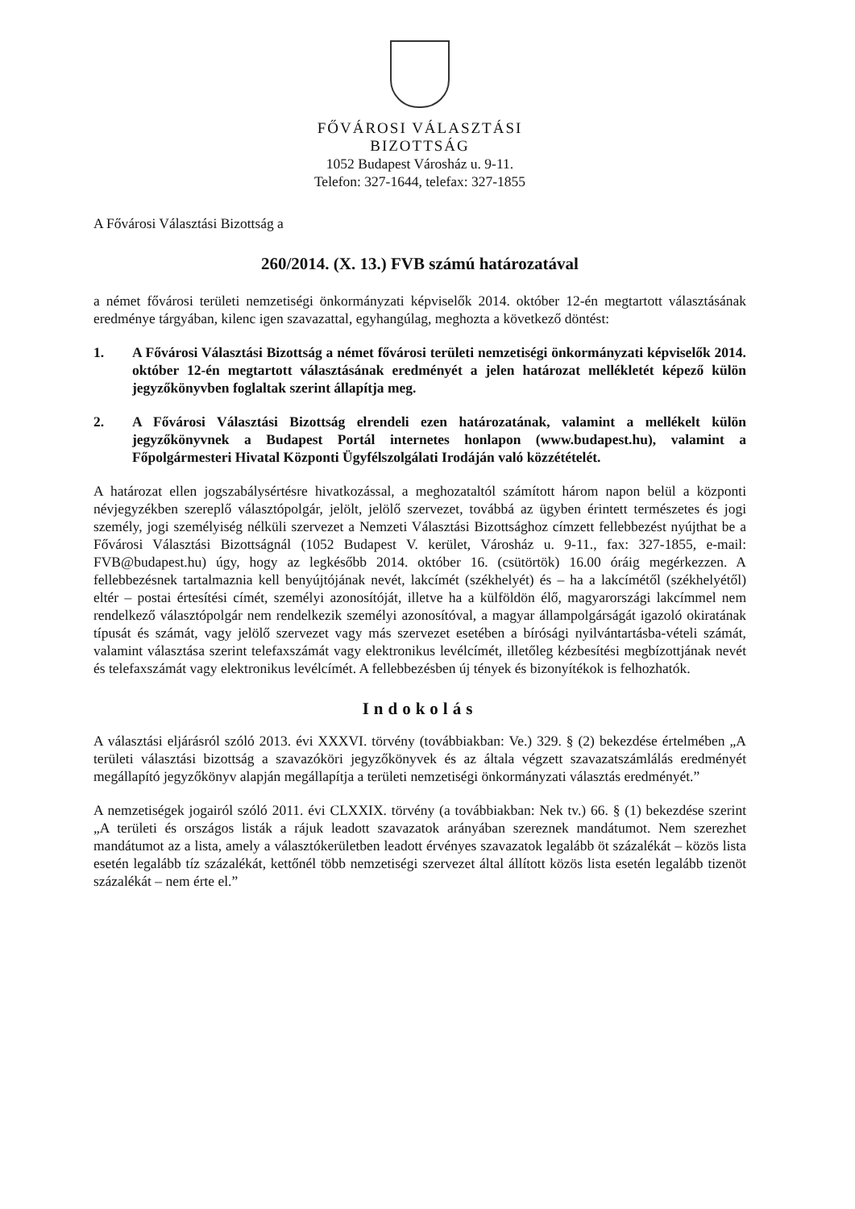FŐVÁROSI VÁLASZTÁSI
BIZOTTSÁG
1052 Budapest Városház u. 9-11.
Telefon: 327-1644, telefax: 327-1855
A Fővárosi Választási Bizottság a
260/2014. (X. 13.) FVB számú határozatával
a német fővárosi területi nemzetiségi önkormányzati képviselők 2014. október 12-én megtartott választásának eredménye tárgyában, kilenc igen szavazattal, egyhangúlag, meghozta a következő döntést:
1. A Fővárosi Választási Bizottság a német fővárosi területi nemzetiségi önkormányzati képviselők 2014. október 12-én megtartott választásának eredményét a jelen határozat mellékletét képező külön jegyzőkönyvben foglaltak szerint állapítja meg.
2. A Fővárosi Választási Bizottság elrendeli ezen határozatának, valamint a mellékelt külön jegyzőkönyvnek a Budapest Portál internetes honlapon (www.budapest.hu), valamint a Főpolgármesteri Hivatal Központi Ügyfélszolgálati Irodáján való közzétételét.
A határozat ellen jogszabálysértésre hivatkozással, a meghozataltól számított három napon belül a központi névjegyzékben szereplő választópolgár, jelölt, jelölő szervezet, továbbá az ügyben érintett természetes és jogi személy, jogi személyiség nélküli szervezet a Nemzeti Választási Bizottsághoz címzett fellebbezést nyújthat be a Fővárosi Választási Bizottságnál (1052 Budapest V. kerület, Városház u. 9-11., fax: 327-1855, e-mail: FVB@budapest.hu) úgy, hogy az legkésőbb 2014. október 16. (csütörtök) 16.00 óráig megérkezzen. A fellebbezésnek tartalmaznia kell benyújtójának nevét, lakcímét (székhelyét) és – ha a lakcímétől (székhelyétől) eltér – postai értesítési címét, személyi azonosítóját, illetve ha a külföldön élő, magyarországi lakcímmel nem rendelkező választópolgár nem rendelkezik személyi azonosítóval, a magyar állampolgárságát igazoló okiratának típusát és számát, vagy jelölő szervezet vagy más szervezet esetében a bírósági nyilvántartásba-vételi számát, valamint választása szerint telefaxszámát vagy elektronikus levélcímét, illetőleg kézbesítési megbízottjának nevét és telefaxszámát vagy elektronikus levélcímét. A fellebbezésben új tények és bizonyítékok is felhozhatók.
Indokolás
A választási eljárásról szóló 2013. évi XXXVI. törvény (továbbiakban: Ve.) 329. § (2) bekezdése értelmében „A területi választási bizottság a szavazóköri jegyzőkönyvek és az általa végzett szavazatszámlálás eredményét megállapító jegyzőkönyv alapján megállapítja a területi nemzetiségi önkormányzati választás eredményét.”
A nemzetiségek jogairól szóló 2011. évi CLXXIX. törvény (a továbbiakban: Nek tv.) 66. § (1) bekezdése szerint „A területi és országos listák a rájuk leadott szavazatok arányában szereznek mandátumot. Nem szerezhet mandátumot az a lista, amely a választókerületben leadott érvényes szavazatok legalább öt százalékát – közös lista esetén legalább tíz százalékát, kettőnél több nemzetiségi szervezet által állított közös lista esetén legalább tizenöt százalékát – nem érte el.”